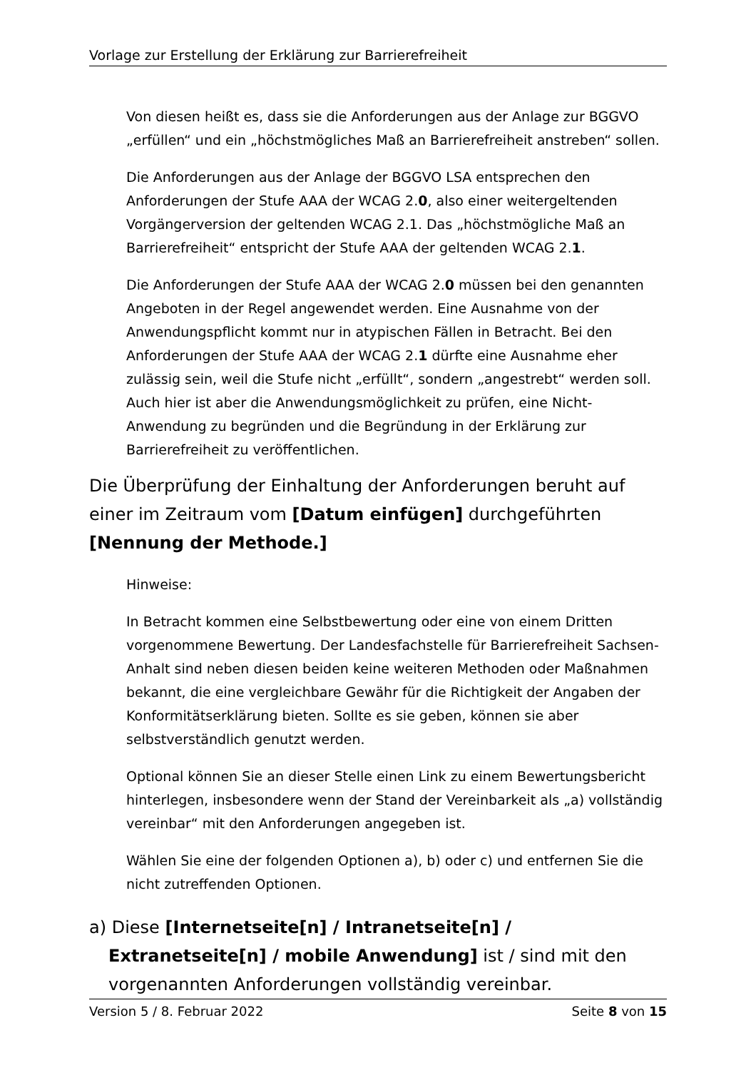Vorlage zur Erstellung der Erklärung zur Barrierefreiheit
Von diesen heißt es, dass sie die Anforderungen aus der Anlage zur BGGVO „erfüllen“ und ein „höchstmögliches Maß an Barrierefreiheit anstreben“ sollen.
Die Anforderungen aus der Anlage der BGGVO LSA entsprechen den Anforderungen der Stufe AAA der WCAG 2.0, also einer weitergeltenden Vorgängerversion der geltenden WCAG 2.1. Das „höchstmögliche Maß an Barrierefreiheit“ entspricht der Stufe AAA der geltenden WCAG 2.1.
Die Anforderungen der Stufe AAA der WCAG 2.0 müssen bei den genannten Angeboten in der Regel angewendet werden. Eine Ausnahme von der Anwendungspflicht kommt nur in atypischen Fällen in Betracht. Bei den Anforderungen der Stufe AAA der WCAG 2.1 dürfte eine Ausnahme eher zulässig sein, weil die Stufe nicht „erfüllt“, sondern „angestrebt“ werden soll. Auch hier ist aber die Anwendungsmöglichkeit zu prüfen, eine Nicht-Anwendung zu begründen und die Begründung in der Erklärung zur Barrierefreiheit zu veröffentlichen.
Die Überprüfung der Einhaltung der Anforderungen beruht auf einer im Zeitraum vom [Datum einfügen] durchgeführten [Nennung der Methode.]
Hinweise:
In Betracht kommen eine Selbstbewertung oder eine von einem Dritten vorgenommene Bewertung. Der Landesfachstelle für Barrierefreiheit Sachsen-Anhalt sind neben diesen beiden keine weiteren Methoden oder Maßnahmen bekannt, die eine vergleichbare Gewähr für die Richtigkeit der Angaben der Konformitätserklärung bieten. Sollte es sie geben, können sie aber selbstverständlich genutzt werden.
Optional können Sie an dieser Stelle einen Link zu einem Bewertungsbericht hinterlegen, insbesondere wenn der Stand der Vereinbarkeit als „a) vollständig vereinbar“ mit den Anforderungen angegeben ist.
Wählen Sie eine der folgenden Optionen a), b) oder c) und entfernen Sie die nicht zutreffenden Optionen.
a) Diese [Internetseite[n] / Intranetseite[n] / Extranetseite[n] / mobile Anwendung] ist / sind mit den vorgenannten Anforderungen vollständig vereinbar.
Version 5 / 8. Februar 2022 Seite 8 von 15